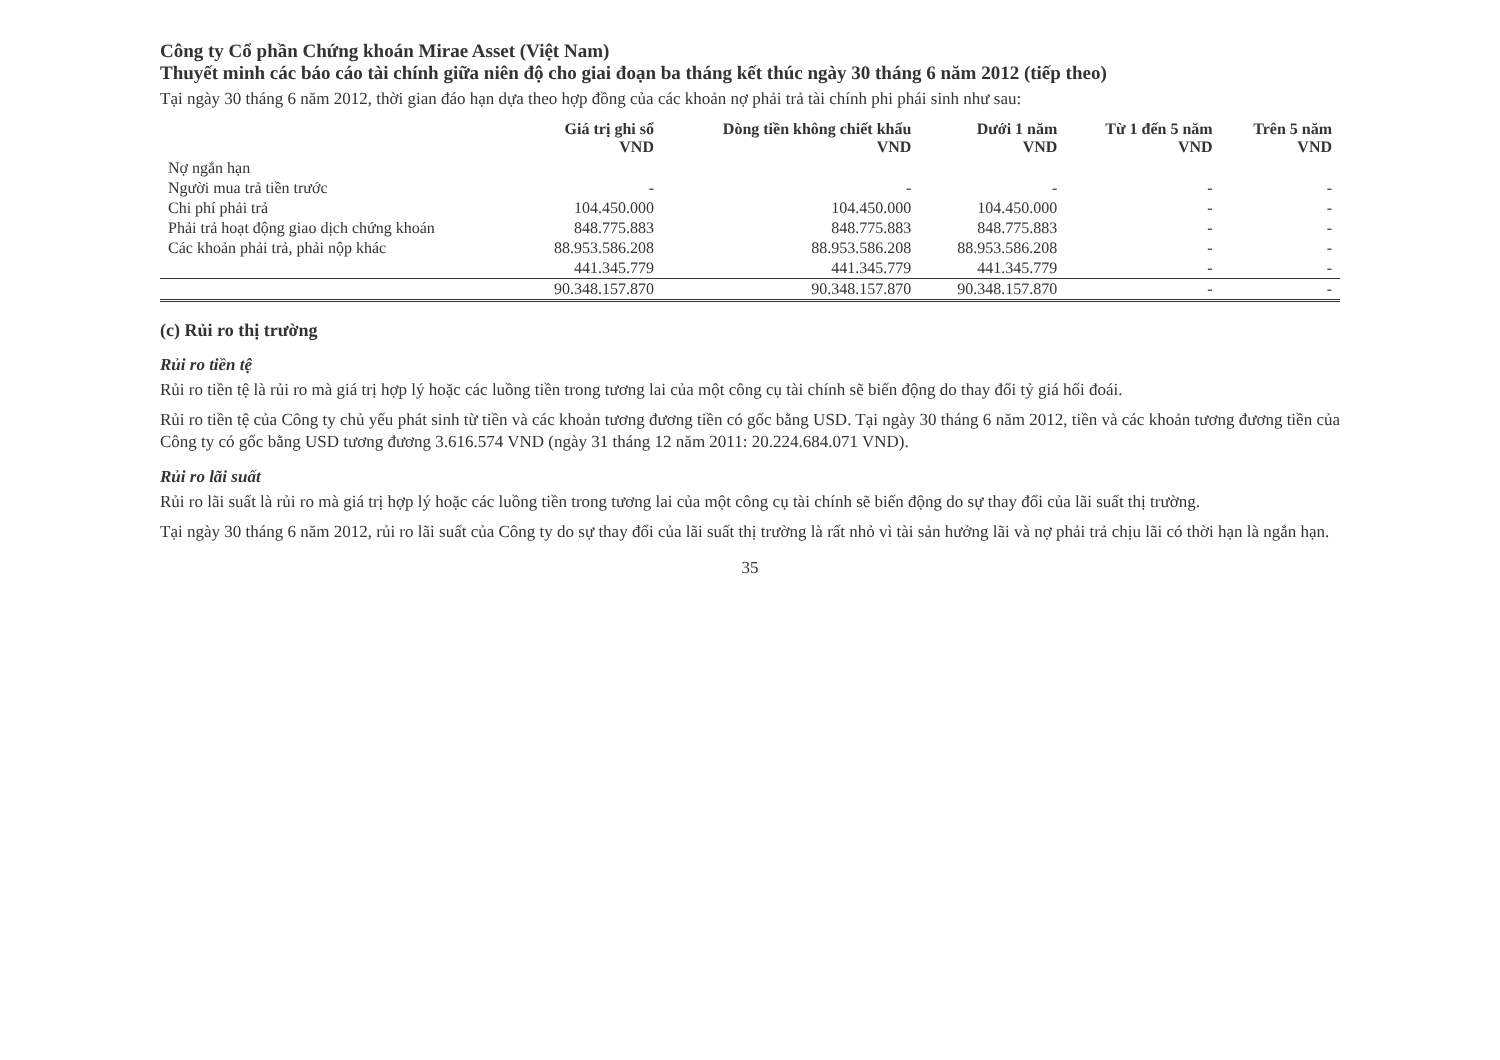Công ty Cổ phần Chứng khoán Mirae Asset (Việt Nam)
Thuyết minh các báo cáo tài chính giữa niên độ cho giai đoạn ba tháng kết thúc ngày 30 tháng 6 năm 2012 (tiếp theo)
Tại ngày 30 tháng 6 năm 2012, thời gian đáo hạn dựa theo hợp đồng của các khoản nợ phải trả tài chính phi phái sinh như sau:
| | Giá trị ghi sổ VND | Dòng tiền không chiết khấu VND | Dưới 1 năm VND | Từ 1 đến 5 năm VND | Trên 5 năm VND |
| --- | --- | --- | --- | --- | --- |
| Nợ ngắn hạn | | | | | |
| Người mua trả tiền trước | - | - | - | - | - |
| Chi phí phải trả | 104.450.000 | 104.450.000 | 104.450.000 | - | - |
| Phải trả hoạt động giao dịch chứng khoán | 848.775.883 | 848.775.883 | 848.775.883 | - | - |
| Các khoản phải trả, phải nộp khác | 88.953.586.208 | 88.953.586.208 | 88.953.586.208 | - | - |
| | 441.345.779 | 441.345.779 | 441.345.779 | - | - |
| | 90.348.157.870 | 90.348.157.870 | 90.348.157.870 | - | - |
(c) Rủi ro thị trường
Rủi ro tiền tệ
Rủi ro tiền tệ là rủi ro mà giá trị hợp lý hoặc các luồng tiền trong tương lai của một công cụ tài chính sẽ biến động do thay đổi tỷ giá hối đoái.
Rủi ro tiền tệ của Công ty chủ yếu phát sinh từ tiền và các khoản tương đương tiền có gốc bằng USD. Tại ngày 30 tháng 6 năm 2012, tiền và các khoản tương đương tiền của Công ty có gốc bằng USD tương đương 3.616.574 VND (ngày 31 tháng 12 năm 2011: 20.224.684.071 VND).
Rủi ro lãi suất
Rủi ro lãi suất là rủi ro mà giá trị hợp lý hoặc các luồng tiền trong tương lai của một công cụ tài chính sẽ biến động do sự thay đổi của lãi suất thị trường.
Tại ngày 30 tháng 6 năm 2012, rủi ro lãi suất của Công ty do sự thay đổi của lãi suất thị trường là rất nhỏ vì tài sản hưởng lãi và nợ phải trả chịu lãi có thời hạn là ngắn hạn.
35